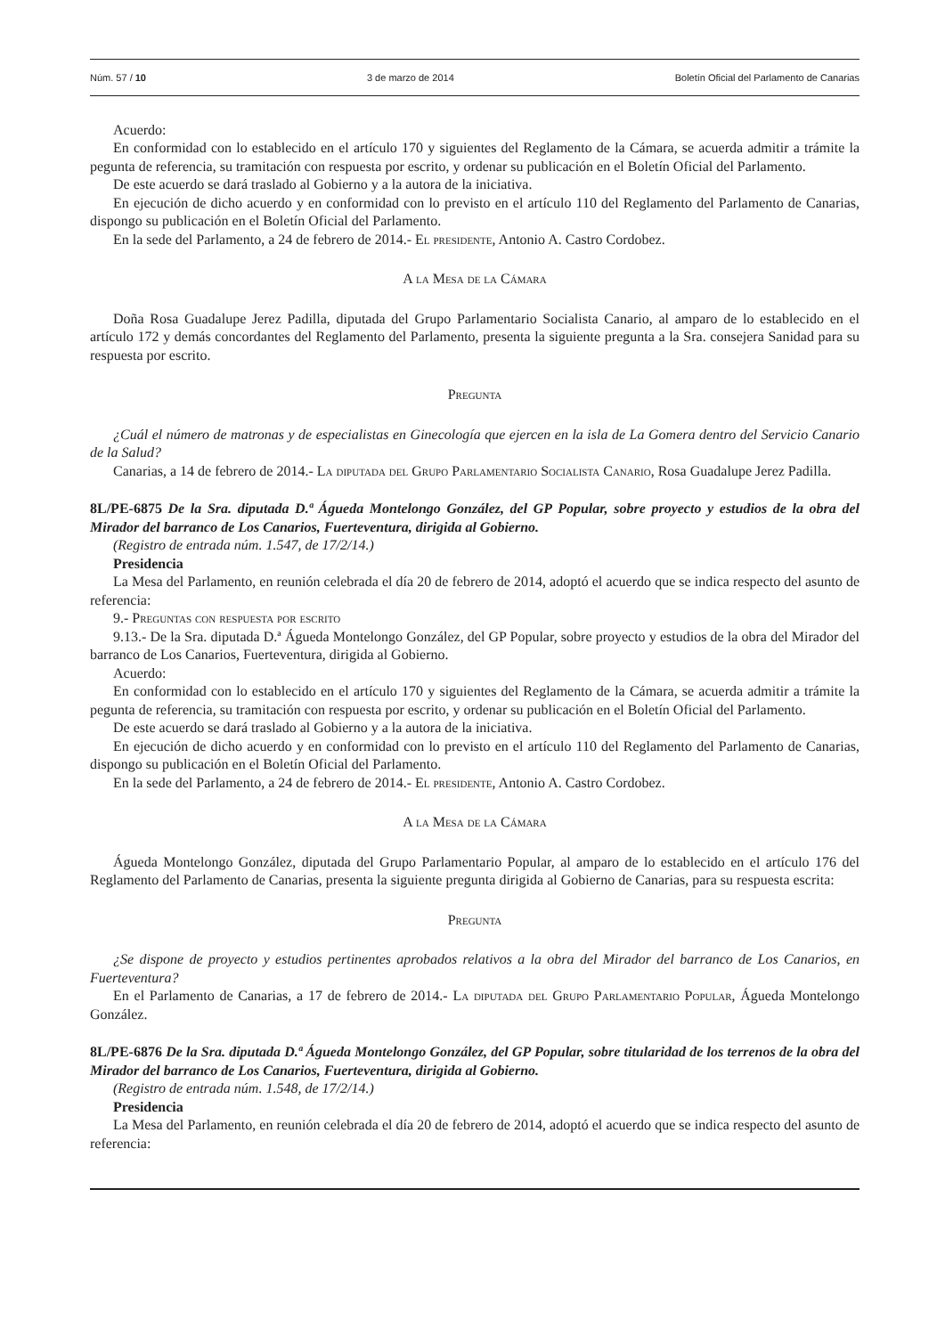Núm. 57 / 10 3 de marzo de 2014 Boletín Oficial del Parlamento de Canarias
Acuerdo:
En conformidad con lo establecido en el artículo 170 y siguientes del Reglamento de la Cámara, se acuerda admitir a trámite la pegunta de referencia, su tramitación con respuesta por escrito, y ordenar su publicación en el Boletín Oficial del Parlamento.
De este acuerdo se dará traslado al Gobierno y a la autora de la iniciativa.
En ejecución de dicho acuerdo y en conformidad con lo previsto en el artículo 110 del Reglamento del Parlamento de Canarias, dispongo su publicación en el Boletín Oficial del Parlamento.
En la sede del Parlamento, a 24 de febrero de 2014.- El presidente, Antonio A. Castro Cordobez.
A la Mesa de la Cámara
Doña Rosa Guadalupe Jerez Padilla, diputada del Grupo Parlamentario Socialista Canario, al amparo de lo establecido en el artículo 172 y demás concordantes del Reglamento del Parlamento, presenta la siguiente pregunta a la Sra. consejera Sanidad para su respuesta por escrito.
Pregunta
¿Cuál el número de matronas y de especialistas en Ginecología que ejercen en la isla de La Gomera dentro del Servicio Canario de la Salud?
Canarias, a 14 de febrero de 2014.- La diputada del Grupo Parlamentario Socialista Canario, Rosa Guadalupe Jerez Padilla.
8L/PE-6875 De la Sra. diputada D.ª Águeda Montelongo González, del GP Popular, sobre proyecto y estudios de la obra del Mirador del barranco de Los Canarios, Fuerteventura, dirigida al Gobierno.
(Registro de entrada núm. 1.547, de 17/2/14.)
Presidencia
La Mesa del Parlamento, en reunión celebrada el día 20 de febrero de 2014, adoptó el acuerdo que se indica respecto del asunto de referencia:
9.- Preguntas con respuesta por escrito
9.13.- De la Sra. diputada D.ª Águeda Montelongo González, del GP Popular, sobre proyecto y estudios de la obra del Mirador del barranco de Los Canarios, Fuerteventura, dirigida al Gobierno.
Acuerdo:
En conformidad con lo establecido en el artículo 170 y siguientes del Reglamento de la Cámara, se acuerda admitir a trámite la pegunta de referencia, su tramitación con respuesta por escrito, y ordenar su publicación en el Boletín Oficial del Parlamento.
De este acuerdo se dará traslado al Gobierno y a la autora de la iniciativa.
En ejecución de dicho acuerdo y en conformidad con lo previsto en el artículo 110 del Reglamento del Parlamento de Canarias, dispongo su publicación en el Boletín Oficial del Parlamento.
En la sede del Parlamento, a 24 de febrero de 2014.- El presidente, Antonio A. Castro Cordobez.
A la Mesa de la Cámara
Águeda Montelongo González, diputada del Grupo Parlamentario Popular, al amparo de lo establecido en el artículo 176 del Reglamento del Parlamento de Canarias, presenta la siguiente pregunta dirigida al Gobierno de Canarias, para su respuesta escrita:
Pregunta
¿Se dispone de proyecto y estudios pertinentes aprobados relativos a la obra del Mirador del barranco de Los Canarios, en Fuerteventura?
En el Parlamento de Canarias, a 17 de febrero de 2014.- La diputada del Grupo Parlamentario Popular, Águeda Montelongo González.
8L/PE-6876 De la Sra. diputada D.ª Águeda Montelongo González, del GP Popular, sobre titularidad de los terrenos de la obra del Mirador del barranco de Los Canarios, Fuerteventura, dirigida al Gobierno.
(Registro de entrada núm. 1.548, de 17/2/14.)
Presidencia
La Mesa del Parlamento, en reunión celebrada el día 20 de febrero de 2014, adoptó el acuerdo que se indica respecto del asunto de referencia: